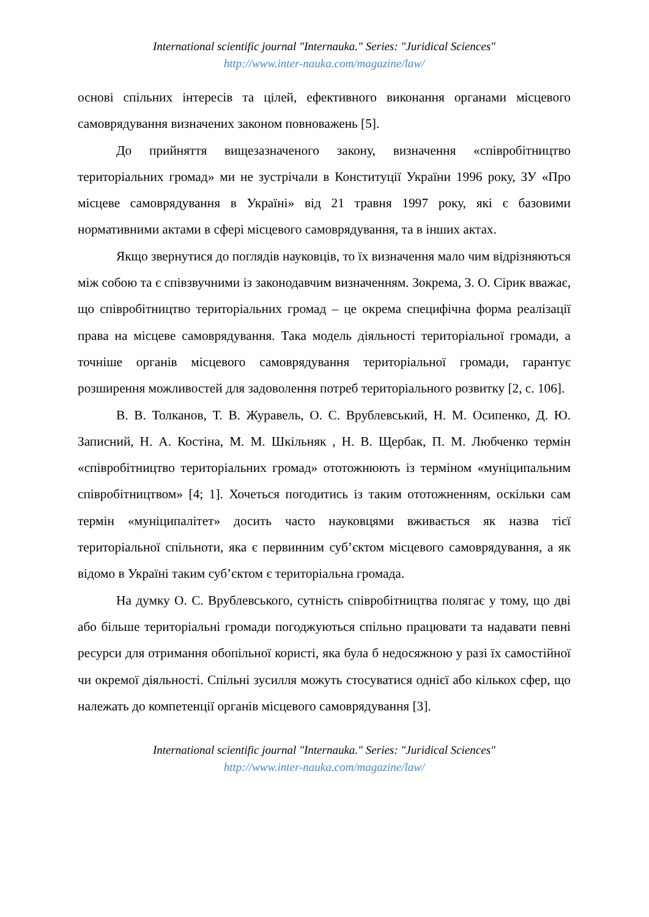International scientific journal "Internauka." Series: "Juridical Sciences"
http://www.inter-nauka.com/magazine/law/
основі спільних інтересів та цілей, ефективного виконання органами місцевого самоврядування визначених законом повноважень [5].
До прийняття вищезазначеного закону, визначення «співробітництво територіальних громад» ми не зустрічали в Конституції України 1996 року, ЗУ «Про місцеве самоврядування в Україні» від 21 травня 1997 року, які є базовими нормативними актами в сфері місцевого самоврядування, та в інших актах.
Якщо звернутися до поглядів науковців, то їх визначення мало чим відрізняються між собою та є співзвучними із законодавчим визначенням. Зокрема, З. О. Сірик вважає, що співробітництво територіальних громад – це окрема специфічна форма реалізації права на місцеве самоврядування. Така модель діяльності територіальної громади, а точніше органів місцевого самоврядування територіальної громади, гарантує розширення можливостей для задоволення потреб територіального розвитку [2, с. 106].
В. В. Толканов, Т. В. Журавель, О. С. Врублевський, Н. М. Осипенко, Д. Ю. Записний, Н. А. Костіна, М. М. Шкільняк , Н. В. Щербак, П. М. Любченко термін «співробітництво територіальних громад» ототожнюють із терміном «муніципальним співробітництвом» [4; 1]. Хочеться погодитись із таким ототожненням, оскільки сам термін «муніципалітет» досить часто науковцями вживається як назва тієї територіальної спільноти, яка є первинним суб’єктом місцевого самоврядування, а як відомо в Україні таким суб’єктом є територіальна громада.
На думку О. С. Врублевського, сутність співробітництва полягає у тому, що дві або більше територіальні громади погоджуються спільно працювати та надавати певні ресурси для отримання обопільної користі, яка була б недосяжною у разі їх самостійної чи окремої діяльності. Спільні зусилля можуть стосуватися однієї або кількох сфер, що належать до компетенції органів місцевого самоврядування [3].
International scientific journal "Internauka." Series: "Juridical Sciences"
http://www.inter-nauka.com/magazine/law/